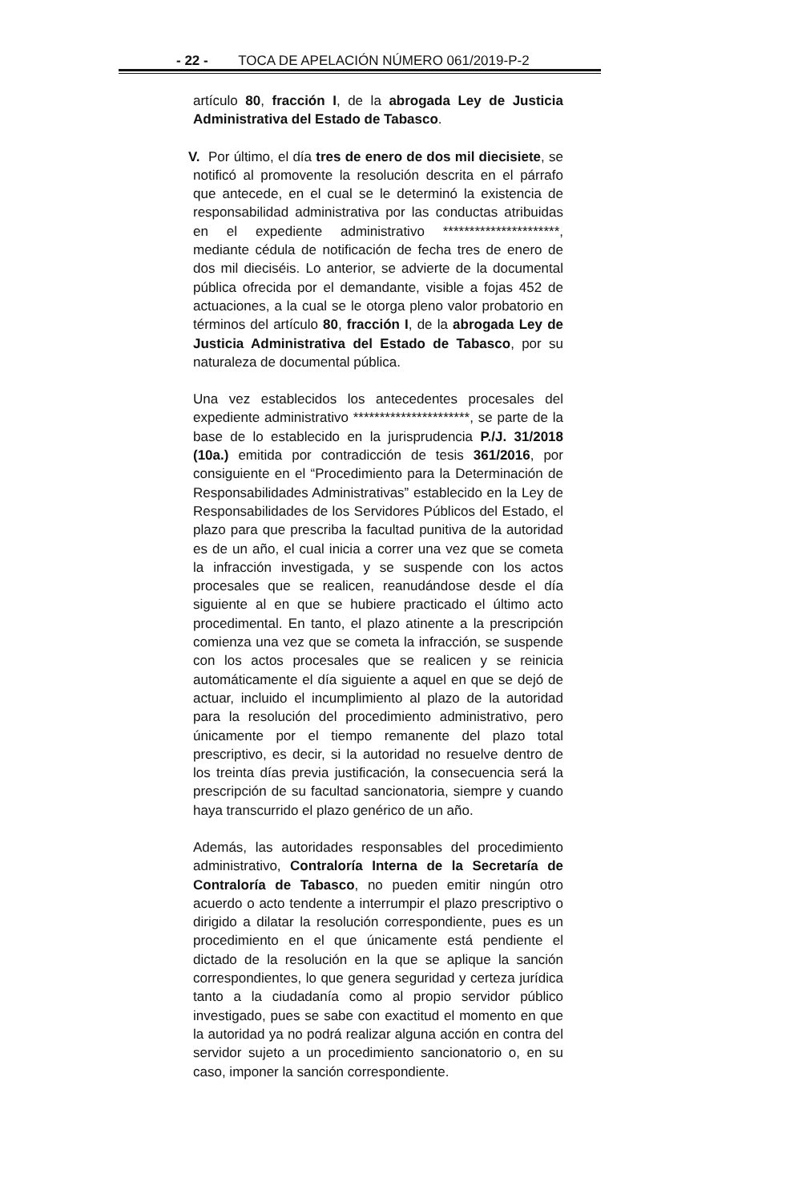- 22 - TOCA DE APELACIÓN NÚMERO 061/2019-P-2
artículo 80, fracción I, de la abrogada Ley de Justicia Administrativa del Estado de Tabasco.
V. Por último, el día tres de enero de dos mil diecisiete, se notificó al promovente la resolución descrita en el párrafo que antecede, en el cual se le determinó la existencia de responsabilidad administrativa por las conductas atribuidas en el expediente administrativo **********************, mediante cédula de notificación de fecha tres de enero de dos mil dieciséis. Lo anterior, se advierte de la documental pública ofrecida por el demandante, visible a fojas 452 de actuaciones, a la cual se le otorga pleno valor probatorio en términos del artículo 80, fracción I, de la abrogada Ley de Justicia Administrativa del Estado de Tabasco, por su naturaleza de documental pública.
Una vez establecidos los antecedentes procesales del expediente administrativo **********************, se parte de la base de lo establecido en la jurisprudencia P./J. 31/2018 (10a.) emitida por contradicción de tesis 361/2016, por consiguiente en el “Procedimiento para la Determinación de Responsabilidades Administrativas” establecido en la Ley de Responsabilidades de los Servidores Públicos del Estado, el plazo para que prescriba la facultad punitiva de la autoridad es de un año, el cual inicia a correr una vez que se cometa la infracción investigada, y se suspende con los actos procesales que se realicen, reanudándose desde el día siguiente al en que se hubiere practicado el último acto procedimental. En tanto, el plazo atinente a la prescripción comienza una vez que se cometa la infracción, se suspende con los actos procesales que se realicen y se reinicia automáticamente el día siguiente a aquel en que se dejó de actuar, incluido el incumplimiento al plazo de la autoridad para la resolución del procedimiento administrativo, pero únicamente por el tiempo remanente del plazo total prescriptivo, es decir, si la autoridad no resuelve dentro de los treinta días previa justificación, la consecuencia será la prescripción de su facultad sancionatoria, siempre y cuando haya transcurrido el plazo genérico de un año.
Además, las autoridades responsables del procedimiento administrativo, Contraloría Interna de la Secretaría de Contraloría de Tabasco, no pueden emitir ningún otro acuerdo o acto tendente a interrumpir el plazo prescriptivo o dirigido a dilatar la resolución correspondiente, pues es un procedimiento en el que únicamente está pendiente el dictado de la resolución en la que se aplique la sanción correspondientes, lo que genera seguridad y certeza jurídica tanto a la ciudadanía como al propio servidor público investigado, pues se sabe con exactitud el momento en que la autoridad ya no podrá realizar alguna acción en contra del servidor sujeto a un procedimiento sancionatorio o, en su caso, imponer la sanción correspondiente.